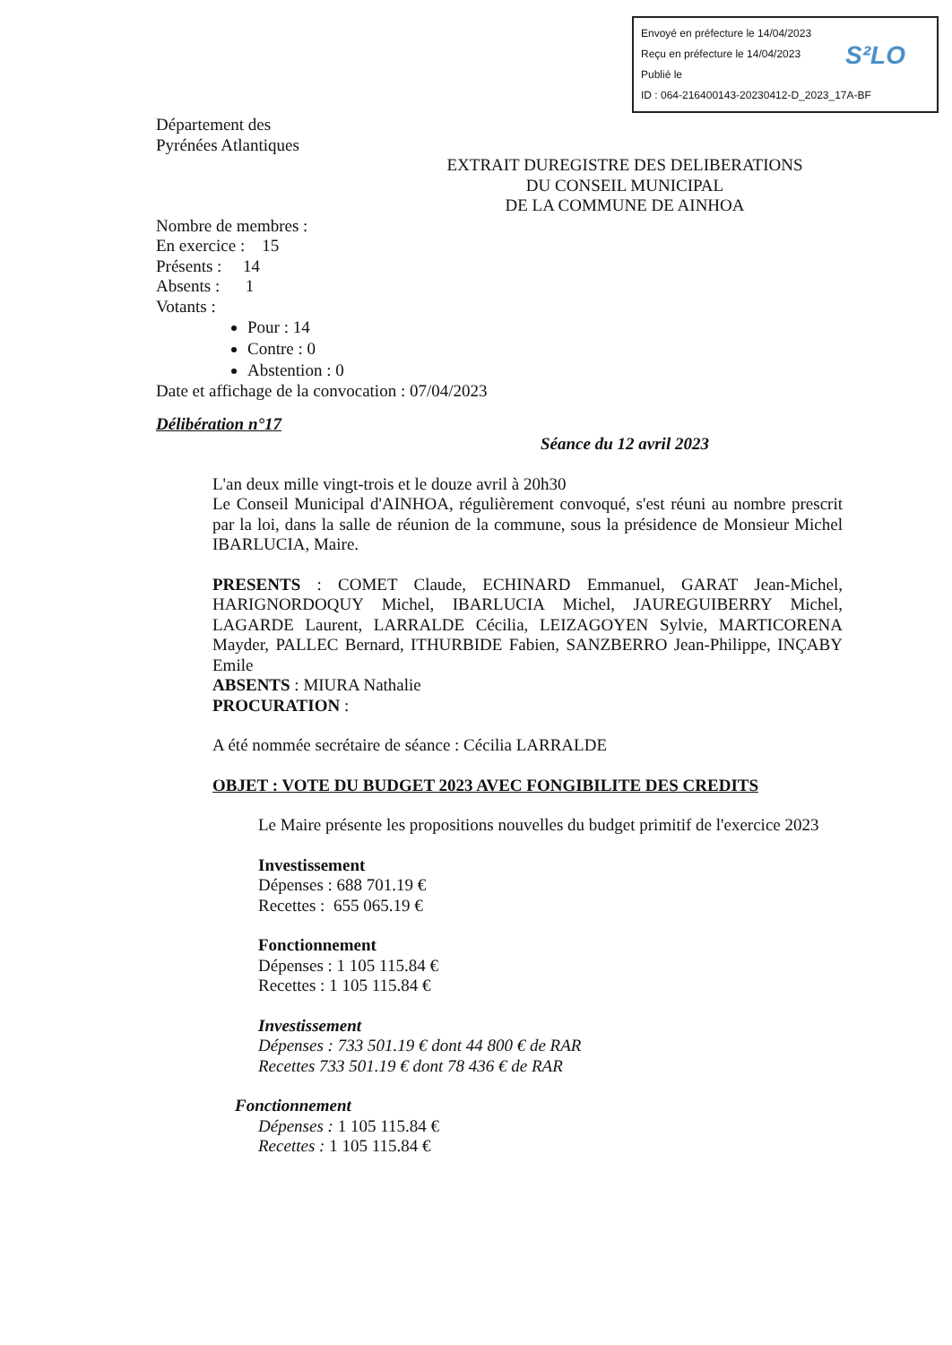Envoyé en préfecture le 14/04/2023
Reçu en préfecture le 14/04/2023
Publié le
ID : 064-216400143-20230412-D_2023_17A-BF
S²LO
Département des
Pyrénées Atlantiques
EXTRAIT DUREGISTRE DES DELIBERATIONS
DU CONSEIL MUNICIPAL
DE LA COMMUNE DE AINHOA
Nombre de membres :
En exercice : 15
Présents : 14
Absents : 1
Votants :
Pour : 14
Contre : 0
Abstention : 0
Date et affichage de la convocation : 07/04/2023
Délibération n°17
Séance du 12 avril 2023
L'an deux mille vingt-trois et le douze avril à 20h30
Le Conseil Municipal d'AINHOA, régulièrement convoqué, s'est réuni au nombre prescrit par la loi, dans la salle de réunion de la commune, sous la présidence de Monsieur Michel IBARLUCIA, Maire.
PRESENTS : COMET Claude, ECHINARD Emmanuel, GARAT Jean-Michel, HARIGNORDOQUY Michel, IBARLUCIA Michel, JAUREGUIBERRY Michel, LAGARDE Laurent, LARRALDE Cécilia, LEIZAGOYEN Sylvie, MARTICORENA Mayder, PALLEC Bernard, ITHURBIDE Fabien, SANZBERRO Jean-Philippe, INÇABY Emile
ABSENTS : MIURA Nathalie
PROCURATION :
A été nommée secrétaire de séance : Cécilia LARRALDE
OBJET : VOTE DU BUDGET 2023 AVEC FONGIBILITE DES CREDITS
Le Maire présente les propositions nouvelles du budget primitif de l'exercice 2023
Investissement
Dépenses : 688 701.19 €
Recettes : 655 065.19 €
Fonctionnement
Dépenses : 1 105 115.84 €
Recettes : 1 105 115.84 €
Investissement
Dépenses : 733 501.19 € dont 44 800 € de RAR
Recettes 733 501.19 € dont 78 436 € de RAR
Fonctionnement
Dépenses : 1 105 115.84 €
Recettes : 1 105 115.84 €